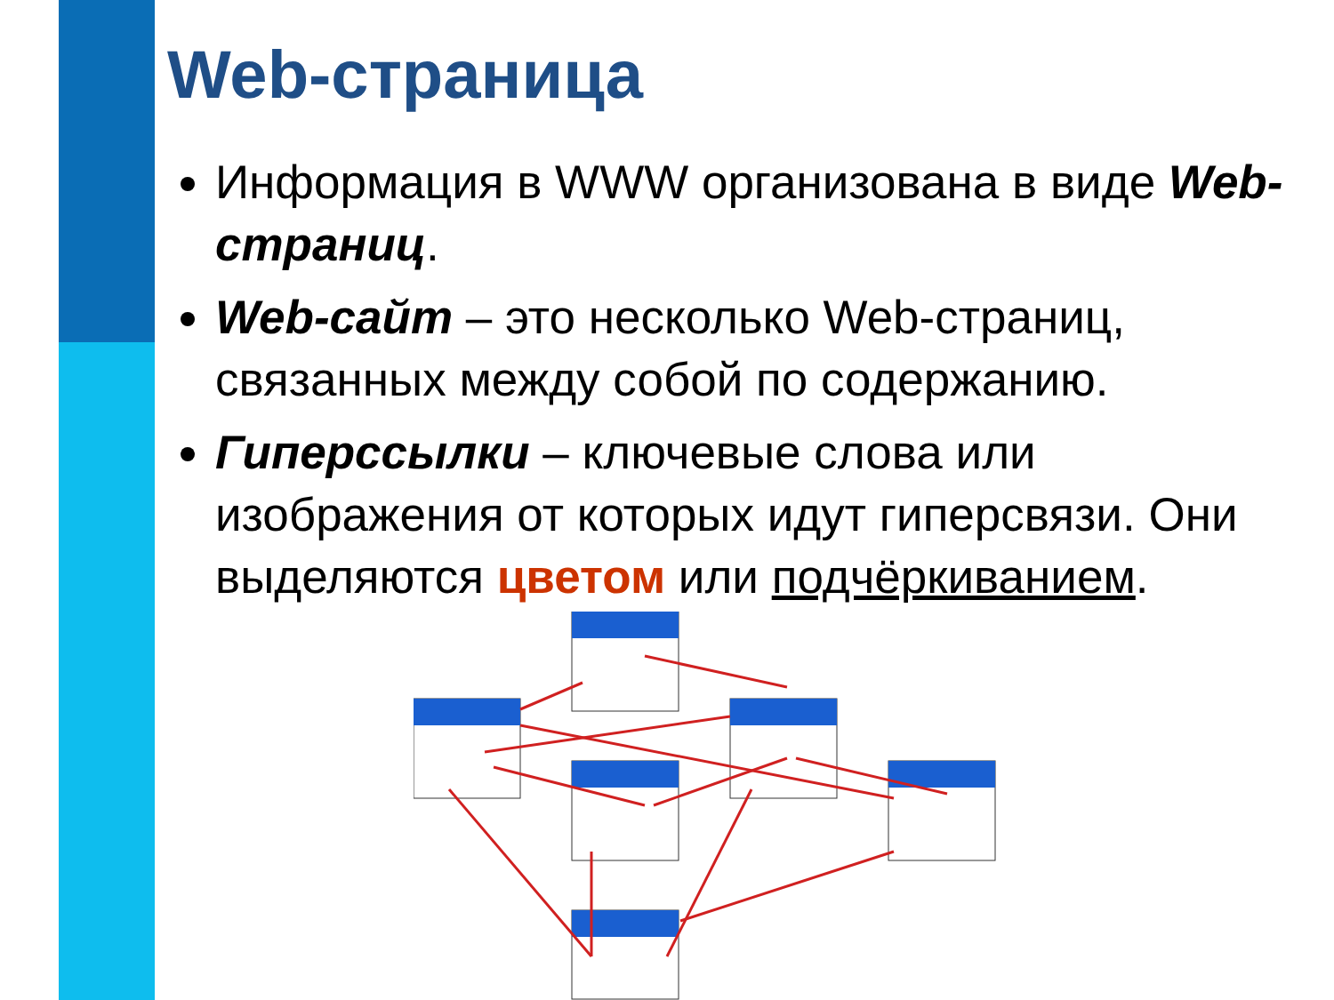Web-страница
Информация в WWW организована в виде Web-страниц.
Web-сайт – это несколько Web-страниц, связанных между собой по содержанию.
Гиперссылки – ключевые слова или изображения от которых идут гиперсвязи. Они выделяются цветом или подчёркиванием.